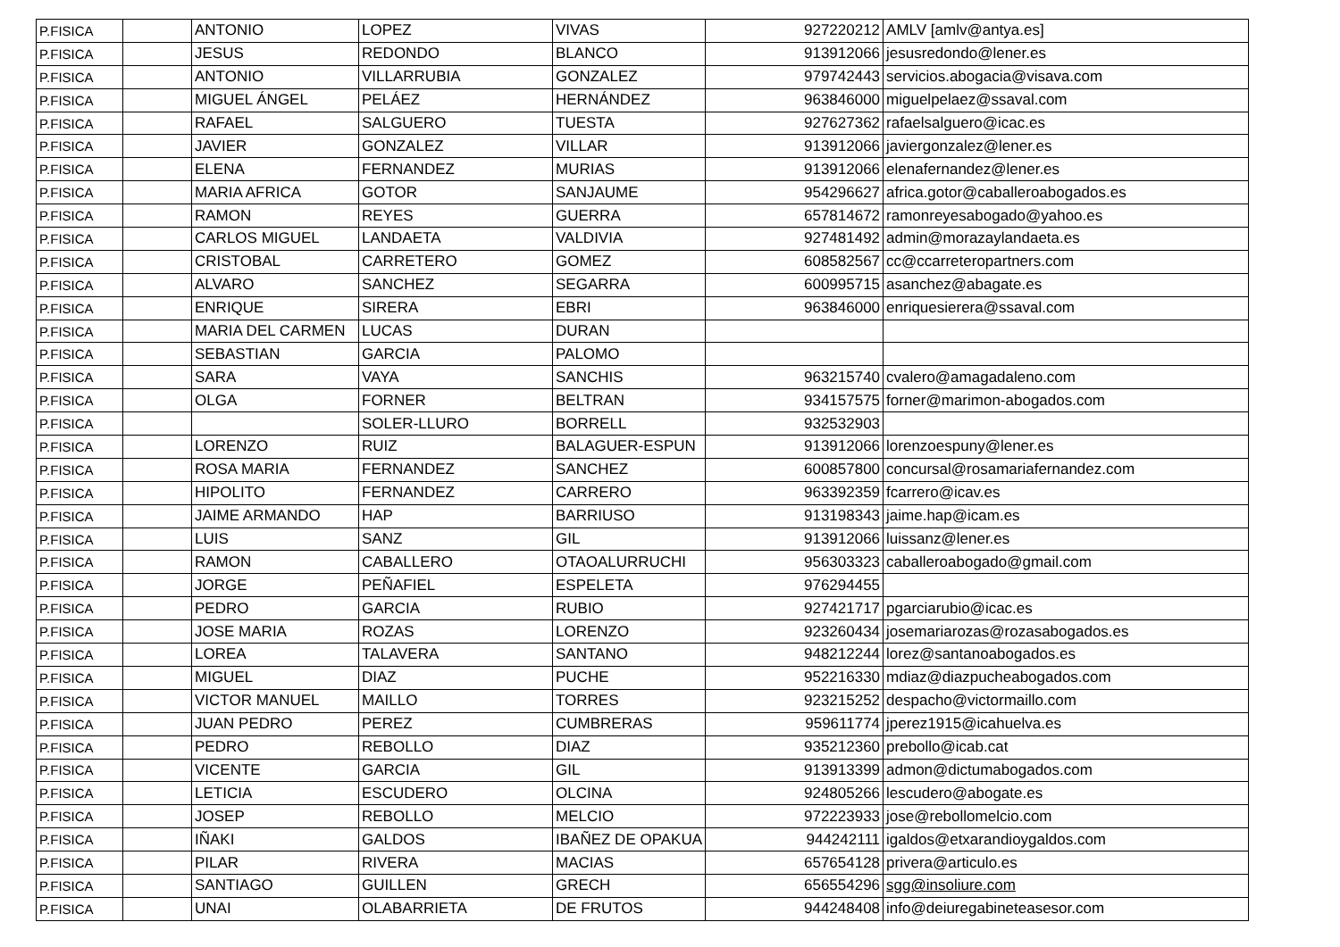| P.FISICA | | ANTONIO | LOPEZ | VIVAS | 927220212 | AMLV [amlv@antya.es] |
| P.FISICA | | JESUS | REDONDO | BLANCO | 913912066 | jesusredondo@lener.es |
| P.FISICA | | ANTONIO | VILLARRUBIA | GONZALEZ | 979742443 | servicios.abogacia@visava.com |
| P.FISICA | | MIGUEL ÁNGEL | PELÁEZ | HERNÁNDEZ | 963846000 | miguelpelaez@ssaval.com |
| P.FISICA | | RAFAEL | SALGUERO | TUESTA | 927627362 | rafaelsalguero@icac.es |
| P.FISICA | | JAVIER | GONZALEZ | VILLAR | 913912066 | javiergonzalez@lener.es |
| P.FISICA | | ELENA | FERNANDEZ | MURIAS | 913912066 | elenafernandez@lener.es |
| P.FISICA | | MARIA AFRICA | GOTOR | SANJAUME | 954296627 | africa.gotor@caballeroabogados.es |
| P.FISICA | | RAMON | REYES | GUERRA | 657814672 | ramonreyesabogado@yahoo.es |
| P.FISICA | | CARLOS MIGUEL | LANDAETA | VALDIVIA | 927481492 | admin@morazaylandaeta.es |
| P.FISICA | | CRISTOBAL | CARRETERO | GOMEZ | 608582567 | cc@ccarreteropartners.com |
| P.FISICA | | ALVARO | SANCHEZ | SEGARRA | 600995715 | asanchez@abagate.es |
| P.FISICA | | ENRIQUE | SIRERA | EBRI | 963846000 | enriquesierera@ssaval.com |
| P.FISICA | | MARIA DEL CARMEN | LUCAS | DURAN | | |
| P.FISICA | | SEBASTIAN | GARCIA | PALOMO | | |
| P.FISICA | | SARA | VAYA | SANCHIS | 963215740 | cvalero@amagadaleno.com |
| P.FISICA | | OLGA | FORNER | BELTRAN | 934157575 | forner@marimon-abogados.com |
| P.FISICA | | | SOLER-LLURO | BORRELL | 932532903 | |
| P.FISICA | | LORENZO | RUIZ | BALAGUER-ESPUN | 913912066 | lorenzoespuny@lener.es |
| P.FISICA | | ROSA MARIA | FERNANDEZ | SANCHEZ | 600857800 | concursal@rosamariafernandez.com |
| P.FISICA | | HIPOLITO | FERNANDEZ | CARRERO | 963392359 | fcarrero@icav.es |
| P.FISICA | | JAIME ARMANDO | HAP | BARRIUSO | 913198343 | jaime.hap@icam.es |
| P.FISICA | | LUIS | SANZ | GIL | 913912066 | luissanz@lener.es |
| P.FISICA | | RAMON | CABALLERO | OTAOALURRUCHI | 956303323 | caballeroabogado@gmail.com |
| P.FISICA | | JORGE | PEÑAFIEL | ESPELETA | 976294455 | |
| P.FISICA | | PEDRO | GARCIA | RUBIO | 927421717 | pgarciarubio@icac.es |
| P.FISICA | | JOSE MARIA | ROZAS | LORENZO | 923260434 | josemariarozas@rozasabogados.es |
| P.FISICA | | LOREA | TALAVERA | SANTANO | 948212244 | lorez@santanoabogados.es |
| P.FISICA | | MIGUEL | DIAZ | PUCHE | 952216330 | mdiaz@diazpucheabogados.com |
| P.FISICA | | VICTOR MANUEL | MAILLO | TORRES | 923215252 | despacho@victormaillo.com |
| P.FISICA | | JUAN PEDRO | PEREZ | CUMBRERAS | 959611774 | jperez1915@icahuelva.es |
| P.FISICA | | PEDRO | REBOLLO | DIAZ | 935212360 | prebollo@icab.cat |
| P.FISICA | | VICENTE | GARCIA | GIL | 913913399 | admon@dictumabogados.com |
| P.FISICA | | LETICIA | ESCUDERO | OLCINA | 924805266 | lescudero@abogate.es |
| P.FISICA | | JOSEP | REBOLLO | MELCIO | 972223933 | jose@rebollomelcio.com |
| P.FISICA | | IÑAKI | GALDOS | IBAÑEZ DE OPAKUA | 944242111 | igaldos@etxarandioygaldos.com |
| P.FISICA | | PILAR | RIVERA | MACIAS | 657654128 | privera@articulo.es |
| P.FISICA | | SANTIAGO | GUILLEN | GRECH | 656554296 | sgg@insoliure.com |
| P.FISICA | | UNAI | OLABARRIETA | DE FRUTOS | 944248408 | info@deiuregabineteasesor.com |